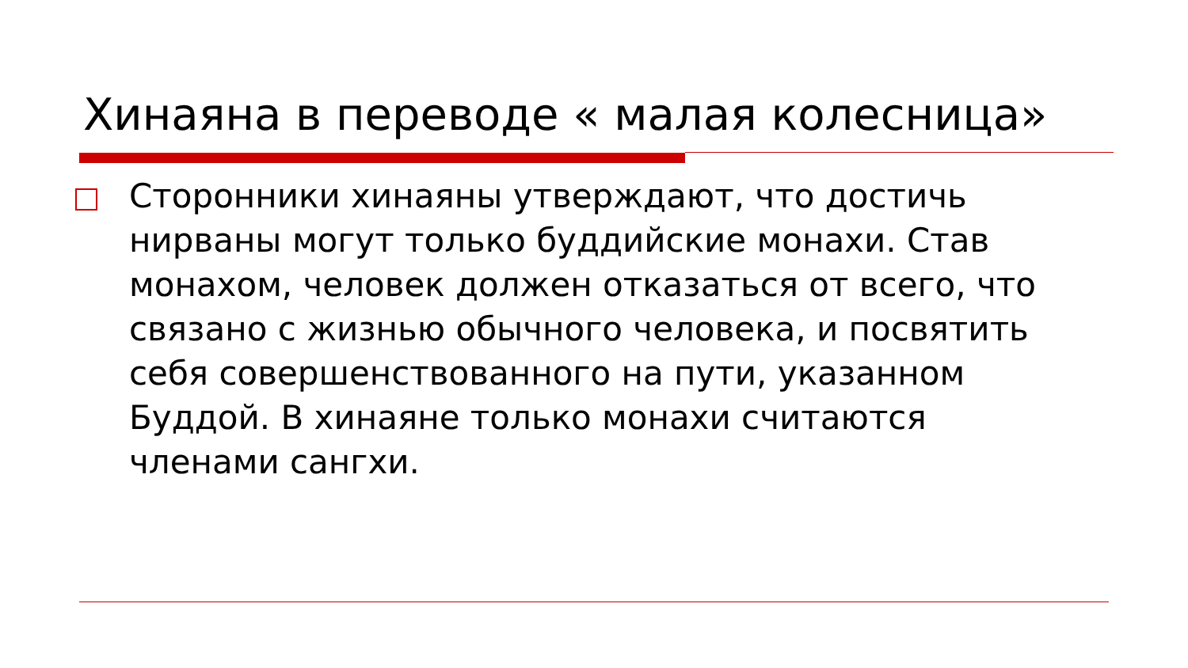Хинаяна в переводе « малая колесница»
Сторонники хинаяны утверждают, что достичь нирваны могут только буддийские монахи. Став монахом, человек должен отказаться от всего, что связано с жизнью обычного человека, и посвятить себя совершенствованного на пути, указанном Буддой. В хинаяне только монахи считаются членами сангхи.